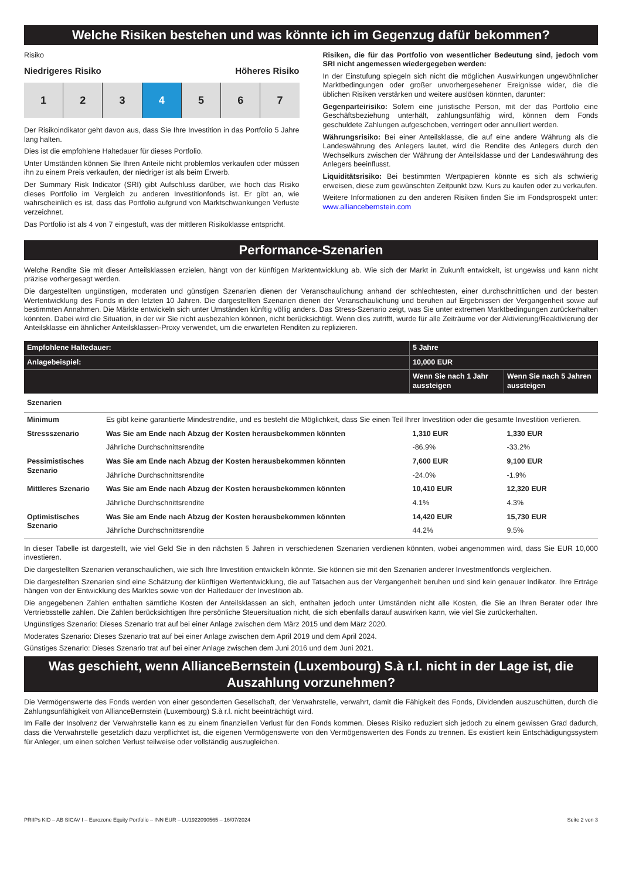Welche Risiken bestehen und was könnte ich im Gegenzug dafür bekommen?
Risiko
Niedrigeres Risiko Höheres Risiko
1 2 3 4 5 6 7
Der Risikoindikator geht davon aus, dass Sie Ihre Investition in das Portfolio 5 Jahre lang halten.
Dies ist die empfohlene Haltedauer für dieses Portfolio.
Unter Umständen können Sie Ihren Anteile nicht problemlos verkaufen oder müssen ihn zu einem Preis verkaufen, der niedriger ist als beim Erwerb.
Der Summary Risk Indicator (SRI) gibt Aufschluss darüber, wie hoch das Risiko dieses Portfolio im Vergleich zu anderen Investitionfonds ist. Er gibt an, wie wahrscheinlich es ist, dass das Portfolio aufgrund von Marktschwankungen Verluste verzeichnet.
Das Portfolio ist als 4 von 7 eingestuft, was der mittleren Risikoklasse entspricht.
Risiken, die für das Portfolio von wesentlicher Bedeutung sind, jedoch vom SRI nicht angemessen wiedergegeben werden:
In der Einstufung spiegeln sich nicht die möglichen Auswirkungen ungewöhnlicher Marktbedingungen oder großer unvorhergesehener Ereignisse wider, die die üblichen Risiken verstärken und weitere auslösen könnten, darunter:
Gegenparteirisiko: Sofern eine juristische Person, mit der das Portfolio eine Geschäftsbeziehung unterhält, zahlungsunfähig wird, können dem Fonds geschuldete Zahlungen aufgeschoben, verringert oder annulliert werden.
Währungsrisiko: Bei einer Anteilsklasse, die auf eine andere Währung als die Landeswährung des Anlegers lautet, wird die Rendite des Anlegers durch den Wechselkurs zwischen der Währung der Anteilsklasse und der Landeswährung des Anlegers beeinflusst.
Liquiditätsrisiko: Bei bestimmten Wertpapieren könnte es sich als schwierig erweisen, diese zum gewünschten Zeitpunkt bzw. Kurs zu kaufen oder zu verkaufen.
Weitere Informationen zu den anderen Risiken finden Sie im Fondsprospekt unter: www.alliancebernstein.com
Performance-Szenarien
Welche Rendite Sie mit dieser Anteilsklassen erzielen, hängt von der künftigen Marktentwicklung ab. Wie sich der Markt in Zukunft entwickelt, ist ungewiss und kann nicht präzise vorhergesagt werden.
Die dargestellten ungünstigen, moderaten und günstigen Szenarien dienen der Veranschaulichung anhand der schlechtesten, einer durchschnittlichen und der besten Wertentwicklung des Fonds in den letzten 10 Jahren. Die dargestellten Szenarien dienen der Veranschaulichung und beruhen auf Ergebnissen der Vergangenheit sowie auf bestimmten Annahmen. Die Märkte entwickeln sich unter Umständen künftig völlig anders. Das Stress-Szenario zeigt, was Sie unter extremen Marktbedingungen zurückerhalten könnten. Dabei wird die Situation, in der wir Sie nicht ausbezahlen können, nicht berücksichtigt. Wenn dies zutrifft, wurde für alle Zeiträume vor der Aktivierung/Reaktivierung der Anteilsklasse ein ähnlicher Anteilsklassen-Proxy verwendet, um die erwarteten Renditen zu replizieren.
| Empfohlene Haltedauer: | | 5 Jahre | |
| --- | --- | --- | --- |
| Anlagebeispiel: | | 10,000 EUR | |
| | | Wenn Sie nach 1 Jahr aussteigen | Wenn Sie nach 5 Jahren aussteigen |
| Szenarien | | | |
| Minimum | Es gibt keine garantierte Mindestrendite, und es besteht die Möglichkeit, dass Sie einen Teil Ihrer Investition oder die gesamte Investition verlieren. | | |
| Stressszenario | Was Sie am Ende nach Abzug der Kosten herausbekommen könnten | 1,310 EUR | 1,330 EUR |
| | Jährliche Durchschnittsrendite | -86.9% | -33.2% |
| Pessimistisches Szenario | Was Sie am Ende nach Abzug der Kosten herausbekommen könnten | 7,600 EUR | 9,100 EUR |
| | Jährliche Durchschnittsrendite | -24.0% | -1.9% |
| Mittleres Szenario | Was Sie am Ende nach Abzug der Kosten herausbekommen könnten | 10,410 EUR | 12,320 EUR |
| | Jährliche Durchschnittsrendite | 4.1% | 4.3% |
| Optimistisches Szenario | Was Sie am Ende nach Abzug der Kosten herausbekommen könnten | 14,420 EUR | 15,730 EUR |
| | Jährliche Durchschnittsrendite | 44.2% | 9.5% |
In dieser Tabelle ist dargestellt, wie viel Geld Sie in den nächsten 5 Jahren in verschiedenen Szenarien verdienen könnten, wobei angenommen wird, dass Sie EUR 10,000 investieren.
Die dargestellten Szenarien veranschaulichen, wie sich Ihre Investition entwickeln könnte. Sie können sie mit den Szenarien anderer Investmentfonds vergleichen.
Die dargestellten Szenarien sind eine Schätzung der künftigen Wertentwicklung, die auf Tatsachen aus der Vergangenheit beruhen und sind kein genauer Indikator. Ihre Erträge hängen von der Entwicklung des Marktes sowie von der Haltedauer der Investition ab.
Die angegebenen Zahlen enthalten sämtliche Kosten der Anteilsklassen an sich, enthalten jedoch unter Umständen nicht alle Kosten, die Sie an Ihren Berater oder Ihre Vertriebsstelle zahlen. Die Zahlen berücksichtigen Ihre persönliche Steuersituation nicht, die sich ebenfalls darauf auswirken kann, wie viel Sie zurückerhalten.
Ungünstiges Szenario: Dieses Szenario trat auf bei einer Anlage zwischen dem März 2015 und dem März 2020.
Moderates Szenario: Dieses Szenario trat auf bei einer Anlage zwischen dem April 2019 und dem April 2024.
Günstiges Szenario: Dieses Szenario trat auf bei einer Anlage zwischen dem Juni 2016 und dem Juni 2021.
Was geschieht, wenn AllianceBernstein (Luxembourg) S.à r.l. nicht in der Lage ist, die Auszahlung vorzunehmen?
Die Vermögenswerte des Fonds werden von einer gesonderten Gesellschaft, der Verwahrstelle, verwahrt, damit die Fähigkeit des Fonds, Dividenden auszuschütten, durch die Zahlungsunfähigkeit von AllianceBernstein (Luxembourg) S.à r.l. nicht beeinträchtigt wird.
Im Falle der Insolvenz der Verwahrstelle kann es zu einem finanziellen Verlust für den Fonds kommen. Dieses Risiko reduziert sich jedoch zu einem gewissen Grad dadurch, dass die Verwahrstelle gesetzlich dazu verpflichtet ist, die eigenen Vermögenswerte von den Vermögenswerten des Fonds zu trennen. Es existiert kein Entschädigungssystem für Anleger, um einen solchen Verlust teilweise oder vollständig auszugleichen.
PRIIPs KID – AB SICAV I – Eurozone Equity Portfolio – INN EUR – LU1922090565 – 16/07/2024 Seite 2 von 3